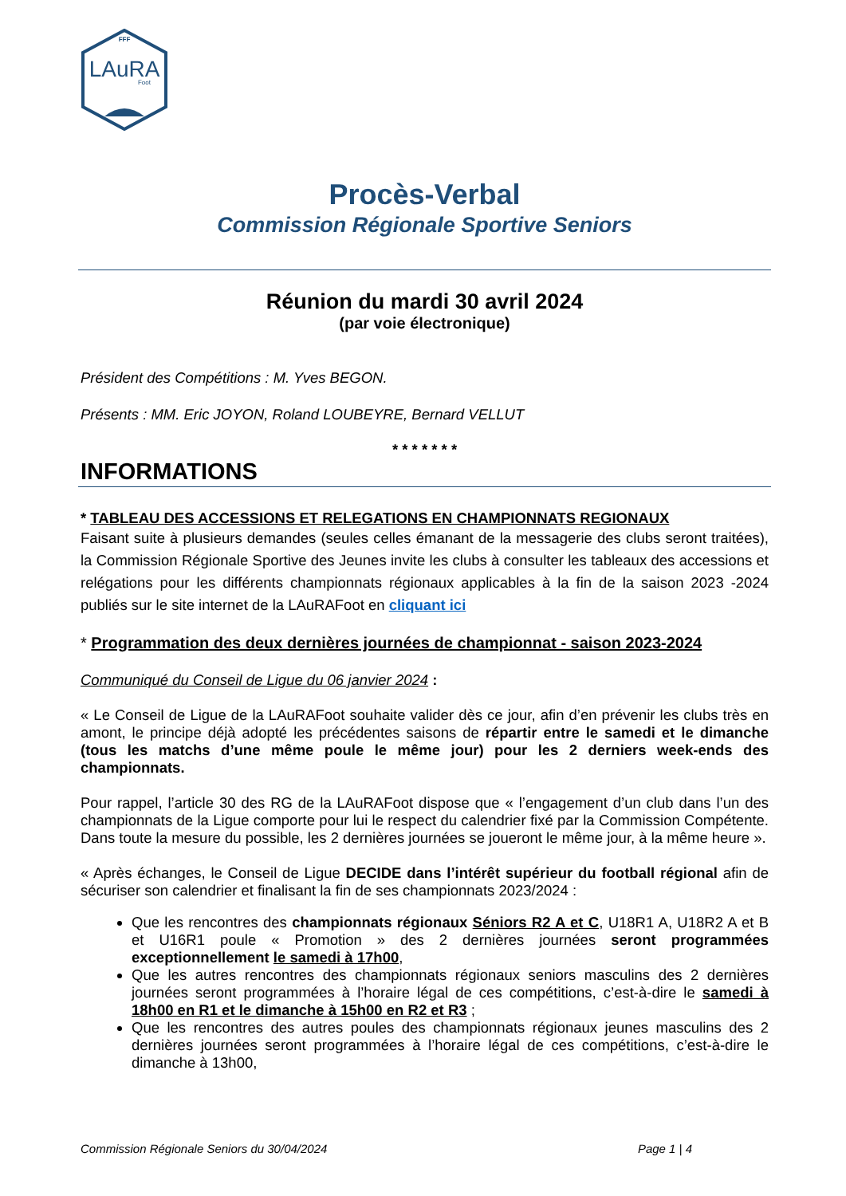FFF
LAuRA
Foot
Procès-Verbal
Commission Régionale Sportive Seniors
Réunion du mardi 30 avril 2024
(par voie électronique)
Président des Compétitions : M. Yves BEGON.
Présents : MM. Eric JOYON, Roland LOUBEYRE, Bernard VELLUT
* * * * * * *
INFORMATIONS
* TABLEAU DES ACCESSIONS ET RELEGATIONS EN CHAMPIONNATS REGIONAUX
Faisant suite à plusieurs demandes (seules celles émanant de la messagerie des clubs seront traitées), la Commission Régionale Sportive des Jeunes invite les clubs à consulter les tableaux des accessions et relégations pour les différents championnats régionaux applicables à la fin de la saison 2023 -2024 publiés sur le site internet de la LAuRAFoot en cliquant ici
* Programmation des deux dernières journées de championnat - saison 2023-2024
Communiqué du Conseil de Ligue du 06 janvier 2024 :
« Le Conseil de Ligue de la LAuRAFoot souhaite valider dès ce jour, afin d’en prévenir les clubs très en amont, le principe déjà adopté les précédentes saisons de répartir entre le samedi et le dimanche (tous les matchs d’une même poule le même jour) pour les 2 derniers week-ends des championnats.
Pour rappel, l’article 30 des RG de la LAuRAFoot dispose que « l’engagement d’un club dans l’un des championnats de la Ligue comporte pour lui le respect du calendrier fixé par la Commission Compétente. Dans toute la mesure du possible, les 2 dernières journées se joueront le même jour, à la même heure ».
« Après échanges, le Conseil de Ligue DECIDE dans l’intérêt supérieur du football régional afin de sécuriser son calendrier et finalisant la fin de ses championnats 2023/2024 :
Que les rencontres des championnats régionaux Séniors R2 A et C, U18R1 A, U18R2 A et B et U16R1 poule « Promotion » des 2 dernières journées seront programmées exceptionnellement le samedi à 17h00,
Que les autres rencontres des championnats régionaux seniors masculins des 2 dernières journées seront programmées à l’horaire légal de ces compétitions, c’est-à-dire le samedi à 18h00 en R1 et le dimanche à 15h00 en R2 et R3 ;
Que les rencontres des autres poules des championnats régionaux jeunes masculins des 2 dernières journées seront programmées à l’horaire légal de ces compétitions, c’est-à-dire le dimanche à 13h00,
Commission Régionale Seniors du 30/04/2024 Page 1 | 4